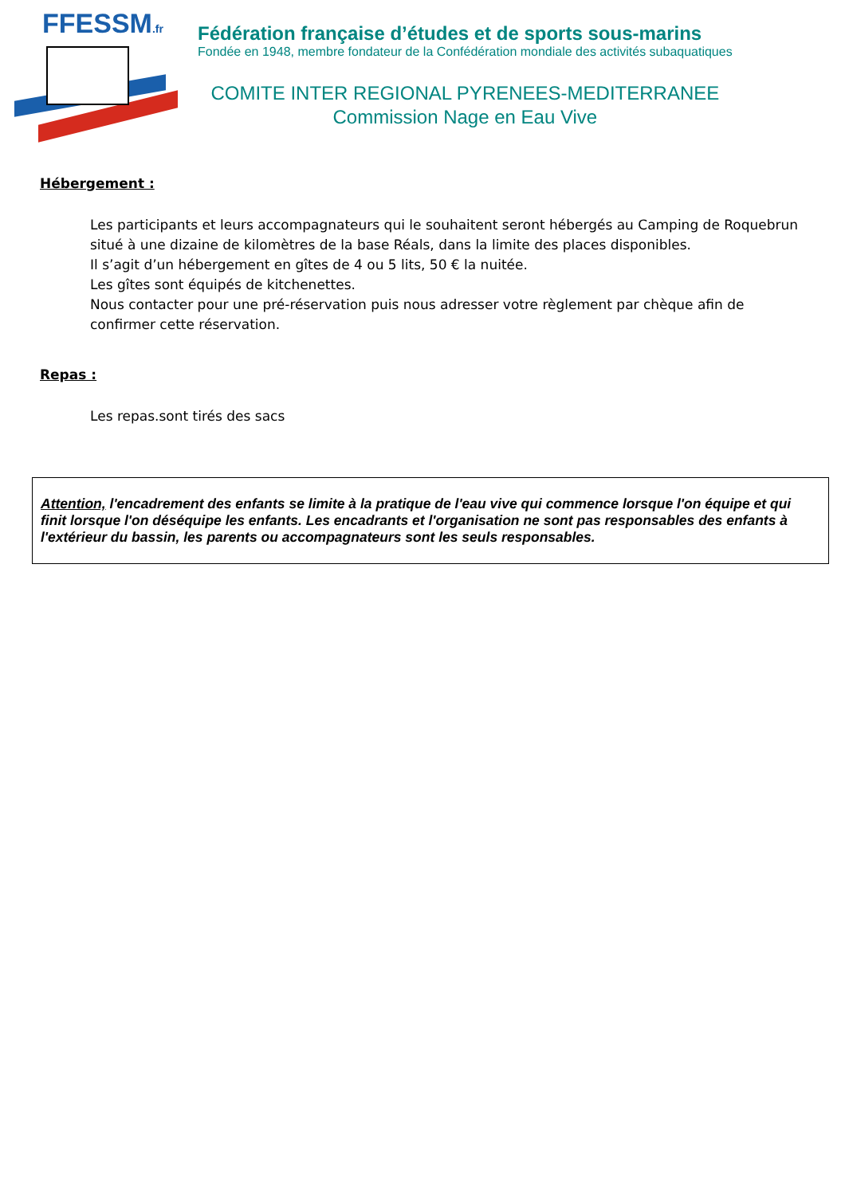FFESSM.fr
Fédération française d’études et de sports sous-marins
Fondée en 1948, membre fondateur de la Confédération mondiale des activités subaquatiques
COMITE INTER REGIONAL PYRENEES-MEDITERRANEE
Commission Nage en Eau Vive
Hébergement :
Les participants et leurs accompagnateurs qui le souhaitent seront hébergés au Camping de Roquebrun situé à une dizaine de kilomètres de la base Réals, dans la limite des places disponibles.
Il s’agit d’un hébergement en gîtes de 4 ou 5 lits, 50 € la nuitée.
Les gîtes sont équipés de kitchenettes.
Nous contacter pour une pré-réservation puis nous adresser votre règlement par chèque afin de confirmer cette réservation.
Repas :
Les repas.sont tirés des sacs
Attention, l'encadrement des enfants se limite à la pratique de l'eau vive qui commence lorsque l'on équipe et qui finit lorsque l'on déséquipe les enfants. Les encadrants et l'organisation ne sont pas responsables des enfants à l'extérieur du bassin, les parents ou accompagnateurs sont les seuls responsables.